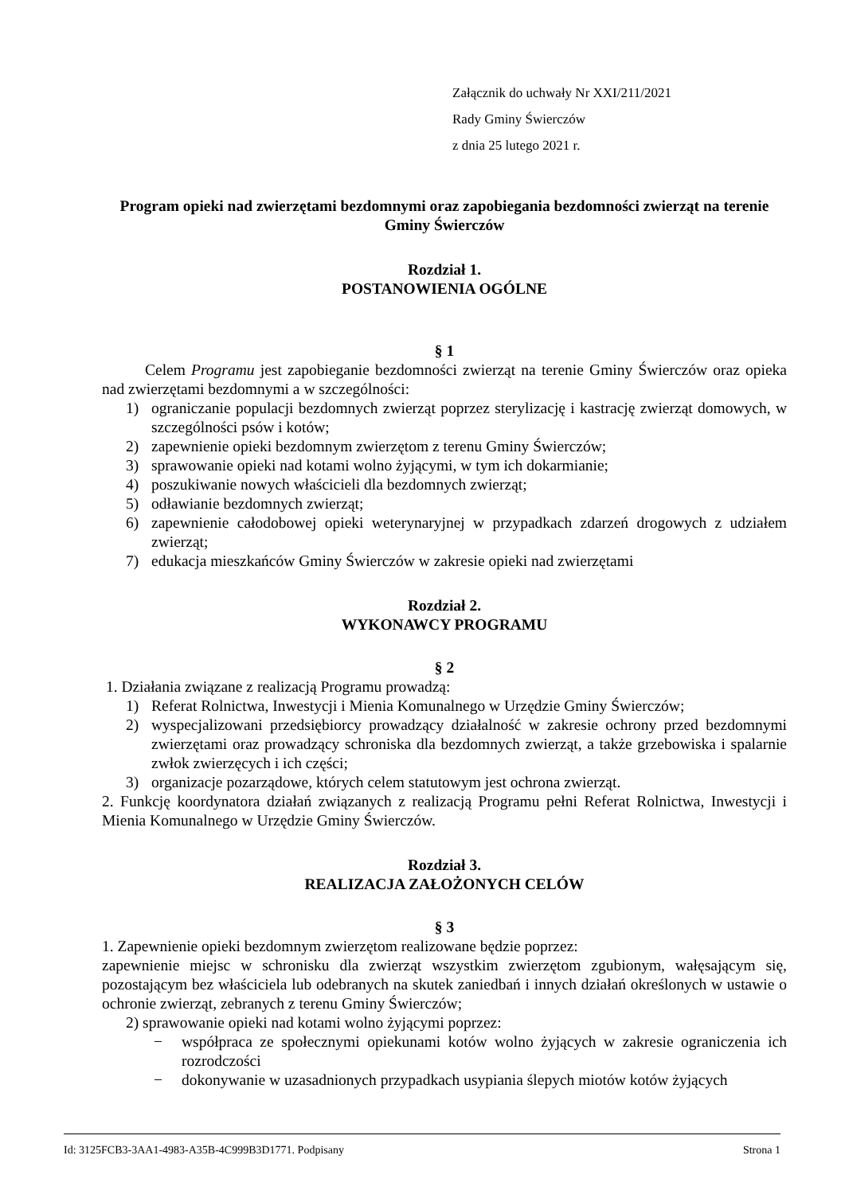Załącznik do uchwały Nr XXI/211/2021
Rady Gminy Świerczów
z dnia 25 lutego 2021 r.
Program opieki nad zwierzętami bezdomnymi oraz zapobiegania bezdomności zwierząt na terenie Gminy Świerczów
Rozdział 1.
POSTANOWIENIA OGÓLNE
§ 1
Celem Programu jest zapobieganie bezdomności zwierząt na terenie Gminy Świerczów oraz opieka nad zwierzętami bezdomnymi a w szczególności:
1) ograniczanie populacji bezdomnych zwierząt poprzez sterylizację i kastrację zwierząt domowych, w szczególności psów i kotów;
2) zapewnienie opieki bezdomnym zwierzętom z terenu Gminy Świerczów;
3) sprawowanie opieki nad kotami wolno żyjącymi, w tym ich dokarmianie;
4) poszukiwanie nowych właścicieli dla bezdomnych zwierząt;
5) odławianie bezdomnych zwierząt;
6) zapewnienie całodobowej opieki weterynaryjnej w przypadkach zdarzeń drogowych z udziałem zwierząt;
7) edukacja mieszkańców Gminy Świerczów w zakresie opieki nad zwierzętami
Rozdział 2.
WYKONAWCY PROGRAMU
§ 2
1. Działania związane z realizacją Programu prowadzą:
1) Referat Rolnictwa, Inwestycji i Mienia Komunalnego w Urzędzie Gminy Świerczów;
2) wyspecjalizowani przedsiębiorcy prowadzący działalność w zakresie ochrony przed bezdomnymi zwierzętami oraz prowadzący schroniska dla bezdomnych zwierząt, a także grzebowiska i spalarnie zwłok zwierzęcych i ich części;
3) organizacje pozarządowe, których celem statutowym jest ochrona zwierząt.
2. Funkcję koordynatora działań związanych z realizacją Programu pełni Referat Rolnictwa, Inwestycji i Mienia Komunalnego w Urzędzie Gminy Świerczów.
Rozdział 3.
REALIZACJA ZAŁOŻONYCH CELÓW
§ 3
1. Zapewnienie opieki bezdomnym zwierzętom realizowane będzie poprzez:
zapewnienie miejsc w schronisku dla zwierząt wszystkim zwierzętom zgubionym, wałęsającym się, pozostającym bez właściciela lub odebranych na skutek zaniedbań i innych działań określonych w ustawie o ochronie zwierząt, zebranych z terenu Gminy Świerczów;
2) sprawowanie opieki nad kotami wolno żyjącymi poprzez:
− współpraca ze społecznymi opiekunami kotów wolno żyjących w zakresie ograniczenia ich rozrodczości
− dokonywanie w uzasadnionych przypadkach usypiania ślepych miotów kotów żyjących
Id: 3125FCB3-3AA1-4983-A35B-4C999B3D1771. Podpisany Strona 1